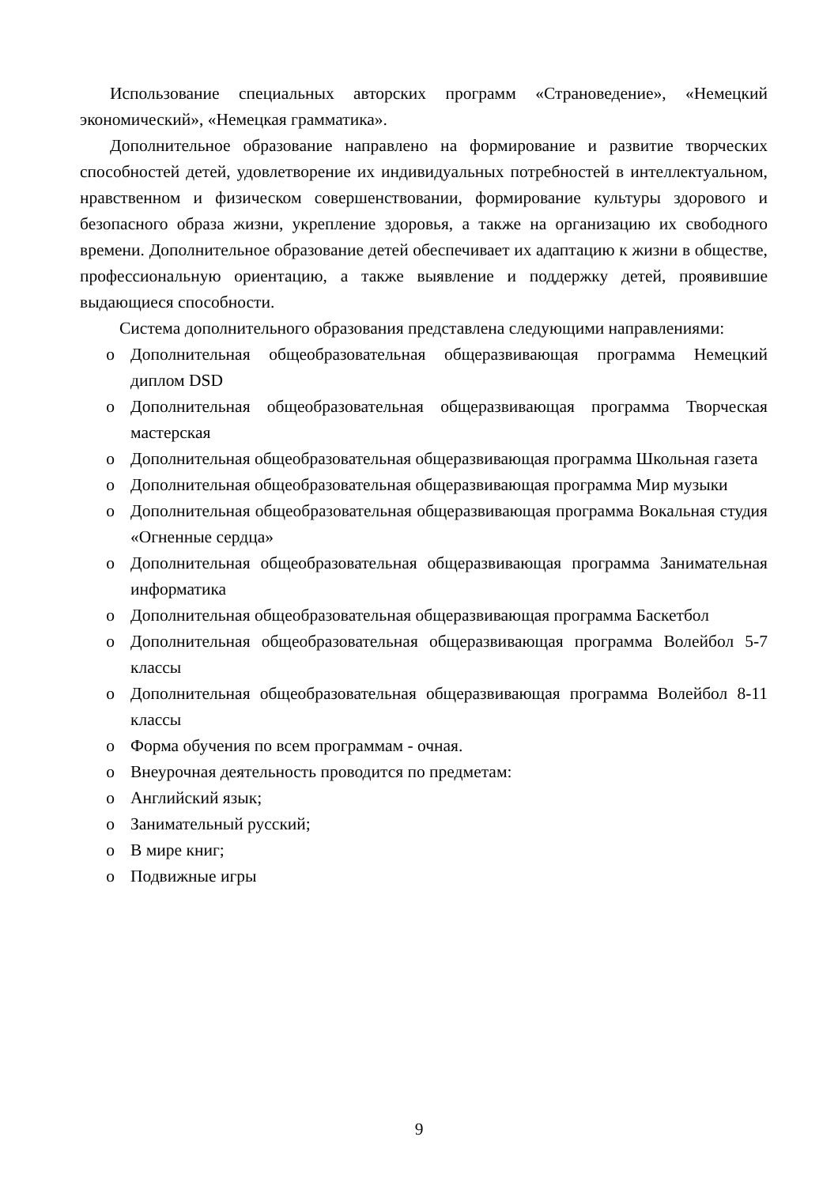Использование специальных авторских программ «Страноведение», «Немецкий экономический», «Немецкая грамматика».
Дополнительное образование направлено на формирование и развитие творческих способностей детей, удовлетворение их индивидуальных потребностей в интеллектуальном, нравственном и физическом совершенствовании, формирование культуры здорового и безопасного образа жизни, укрепление здоровья, а также на организацию их свободного времени. Дополнительное образование детей обеспечивает их адаптацию к жизни в обществе, профессиональную ориентацию, а также выявление и поддержку детей, проявившие выдающиеся способности.
Система дополнительного образования представлена следующими направлениями:
o Дополнительная общеобразовательная общеразвивающая программа Немецкий диплом DSD
o Дополнительная общеобразовательная общеразвивающая программа Творческая мастерская
o Дополнительная общеобразовательная общеразвивающая программа Школьная газета
o Дополнительная общеобразовательная общеразвивающая программа Мир музыки
o Дополнительная общеобразовательная общеразвивающая программа Вокальная студия «Огненные сердца»
o Дополнительная общеобразовательная общеразвивающая программа Занимательная информатика
o Дополнительная общеобразовательная общеразвивающая программа Баскетбол
o Дополнительная общеобразовательная общеразвивающая программа Волейбол 5-7 классы
o Дополнительная общеобразовательная общеразвивающая программа Волейбол 8-11 классы
o Форма обучения по всем программам - очная.
o Внеурочная деятельность проводится по предметам:
o Английский язык;
o Занимательный русский;
o В мире книг;
o Подвижные игры
9